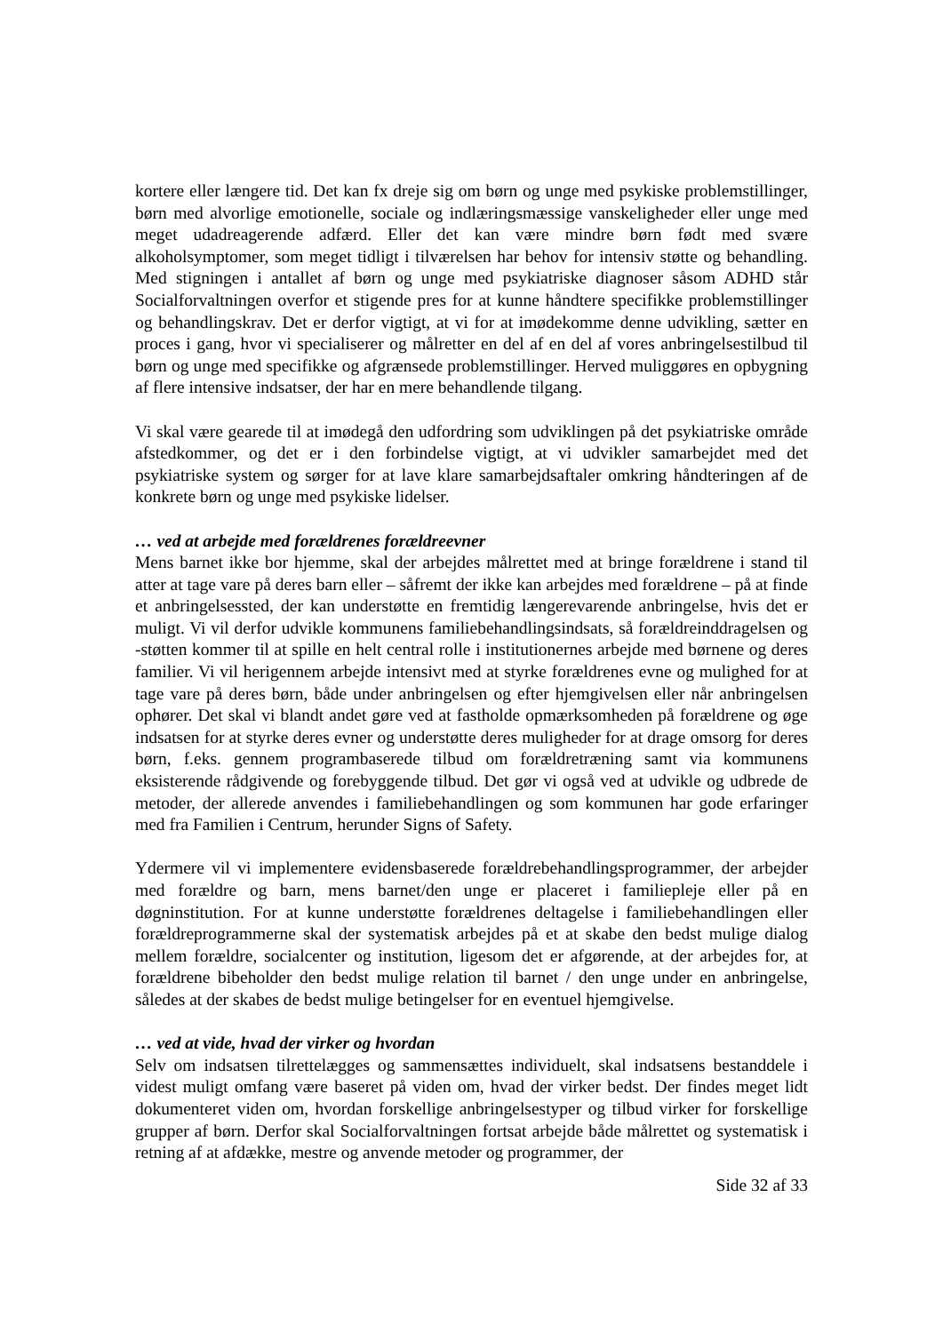kortere eller længere tid. Det kan fx dreje sig om børn og unge med psykiske problemstillinger, børn med alvorlige emotionelle, sociale og indlæringsmæssige vanskeligheder eller unge med meget udadreagerende adfærd. Eller det kan være mindre børn født med svære alkoholsymptomer, som meget tidligt i tilværelsen har behov for intensiv støtte og behandling. Med stigningen i antallet af børn og unge med psykiatriske diagnoser såsom ADHD står Socialforvaltningen overfor et stigende pres for at kunne håndtere specifikke problemstillinger og behandlingskrav. Det er derfor vigtigt, at vi for at imødekomme denne udvikling, sætter en proces i gang, hvor vi specialiserer og målretter en del af en del af vores anbringelsestilbud til børn og unge med specifikke og afgrænsede problemstillinger. Herved muliggøres en opbygning af flere intensive indsatser, der har en mere behandlende tilgang.
Vi skal være gearede til at imødegå den udfordring som udviklingen på det psykiatriske område afstedkommer, og det er i den forbindelse vigtigt, at vi udvikler samarbejdet med det psykiatriske system og sørger for at lave klare samarbejdsaftaler omkring håndteringen af de konkrete børn og unge med psykiske lidelser.
… ved at arbejde med forældrenes forældreevner
Mens barnet ikke bor hjemme, skal der arbejdes målrettet med at bringe forældrene i stand til atter at tage vare på deres barn eller – såfremt der ikke kan arbejdes med forældrene – på at finde et anbringelsessted, der kan understøtte en fremtidig længerevarende anbringelse, hvis det er muligt. Vi vil derfor udvikle kommunens familiebehandlingsindsats, så forældreinddragelsen og -støtten kommer til at spille en helt central rolle i institutionernes arbejde med børnene og deres familier. Vi vil herigennem arbejde intensivt med at styrke forældrenes evne og mulighed for at tage vare på deres børn, både under anbringelsen og efter hjemgivelsen eller når anbringelsen ophører. Det skal vi blandt andet gøre ved at fastholde opmærksomheden på forældrene og øge indsatsen for at styrke deres evner og understøtte deres muligheder for at drage omsorg for deres børn, f.eks. gennem programbaserede tilbud om forældretræning samt via kommunens eksisterende rådgivende og forebyggende tilbud. Det gør vi også ved at udvikle og udbrede de metoder, der allerede anvendes i familiebehandlingen og som kommunen har gode erfaringer med fra Familien i Centrum, herunder Signs of Safety.
Ydermere vil vi implementere evidensbaserede forældrebehandlingsprogrammer, der arbejder med forældre og barn, mens barnet/den unge er placeret i familiepleje eller på en døgninstitution. For at kunne understøtte forældrenes deltagelse i familiebehandlingen eller forældreprogrammerne skal der systematisk arbejdes på et at skabe den bedst mulige dialog mellem forældre, socialcenter og institution, ligesom det er afgørende, at der arbejdes for, at forældrene bibeholder den bedst mulige relation til barnet / den unge under en anbringelse, således at der skabes de bedst mulige betingelser for en eventuel hjemgivelse.
… ved at vide, hvad der virker og hvordan
Selv om indsatsen tilrettelægges og sammensættes individuelt, skal indsatsens bestanddele i videst muligt omfang være baseret på viden om, hvad der virker bedst. Der findes meget lidt dokumenteret viden om, hvordan forskellige anbringelsestyper og tilbud virker for forskellige grupper af børn. Derfor skal Socialforvaltningen fortsat arbejde både målrettet og systematisk i retning af at afdække, mestre og anvende metoder og programmer, der
Side 32 af 33